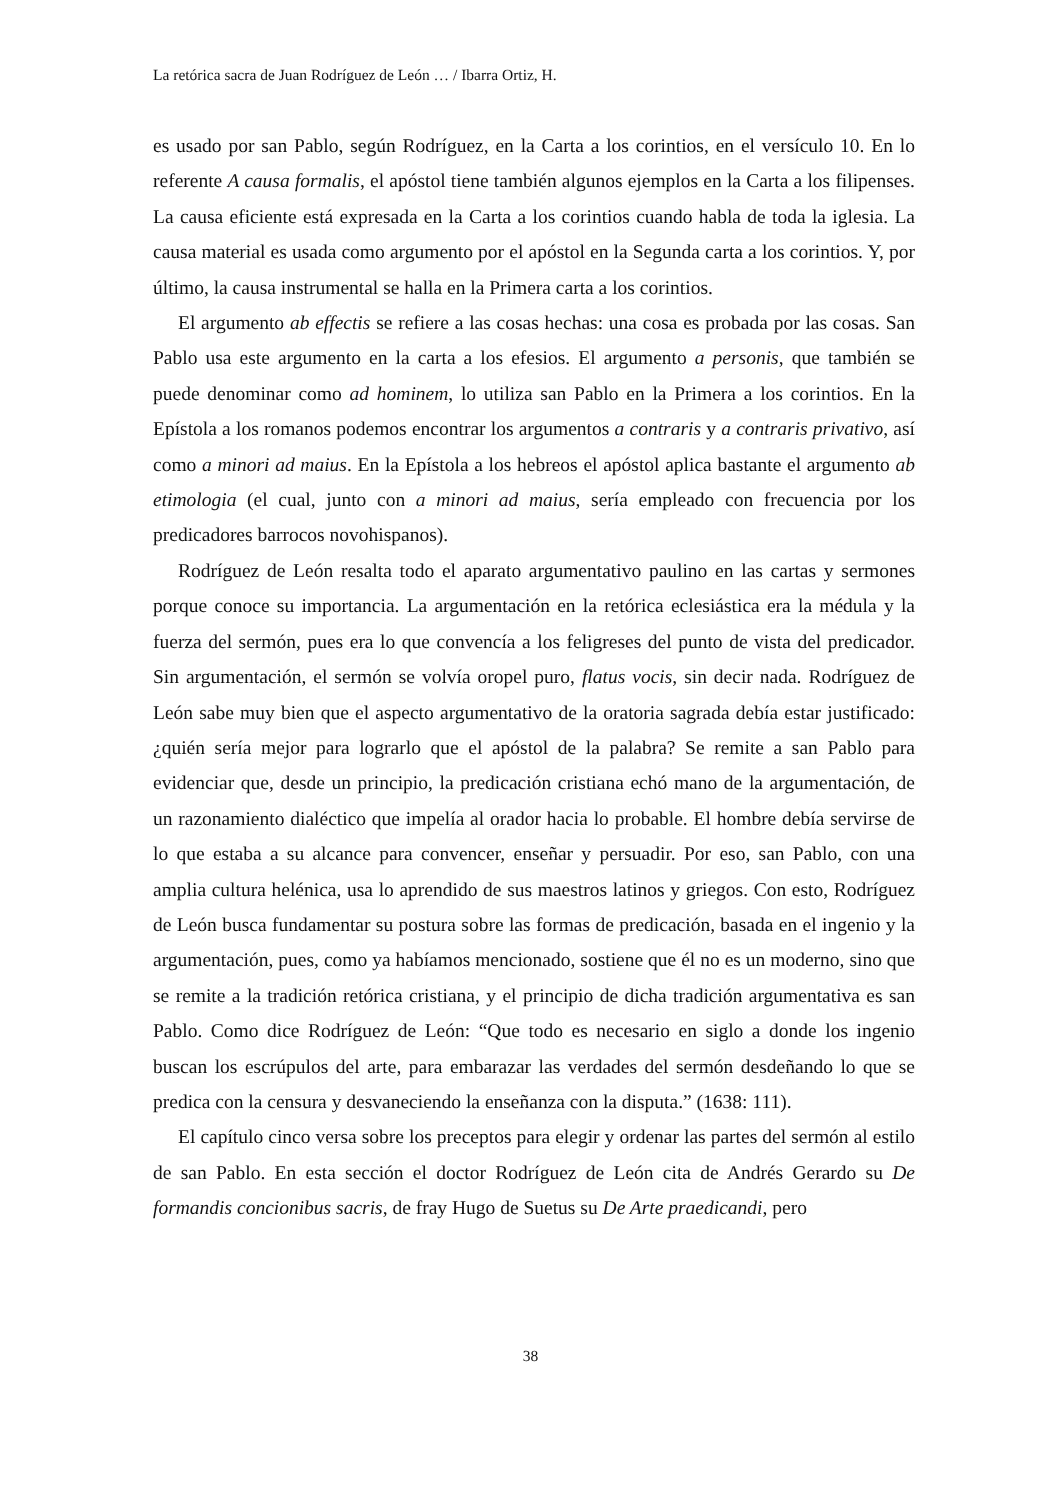La retórica sacra de Juan Rodríguez de León … / Ibarra Ortiz, H.
es usado por san Pablo, según Rodríguez, en la Carta a los corintios, en el versículo 10. En lo referente A causa formalis, el apóstol tiene también algunos ejemplos en la Carta a los filipenses. La causa eficiente está expresada en la Carta a los corintios cuando habla de toda la iglesia. La causa material es usada como argumento por el apóstol en la Segunda carta a los corintios. Y, por último, la causa instrumental se halla en la Primera carta a los corintios.
El argumento ab effectis se refiere a las cosas hechas: una cosa es probada por las cosas. San Pablo usa este argumento en la carta a los efesios. El argumento a personis, que también se puede denominar como ad hominem, lo utiliza san Pablo en la Primera a los corintios. En la Epístola a los romanos podemos encontrar los argumentos a contraris y a contraris privativo, así como a minori ad maius. En la Epístola a los hebreos el apóstol aplica bastante el argumento ab etimologia (el cual, junto con a minori ad maius, sería empleado con frecuencia por los predicadores barrocos novohispanos).
Rodríguez de León resalta todo el aparato argumentativo paulino en las cartas y sermones porque conoce su importancia. La argumentación en la retórica eclesiástica era la médula y la fuerza del sermón, pues era lo que convencía a los feligreses del punto de vista del predicador. Sin argumentación, el sermón se volvía oropel puro, flatus vocis, sin decir nada. Rodríguez de León sabe muy bien que el aspecto argumentativo de la oratoria sagrada debía estar justificado: ¿quién sería mejor para lograrlo que el apóstol de la palabra? Se remite a san Pablo para evidenciar que, desde un principio, la predicación cristiana echó mano de la argumentación, de un razonamiento dialéctico que impelía al orador hacia lo probable. El hombre debía servirse de lo que estaba a su alcance para convencer, enseñar y persuadir. Por eso, san Pablo, con una amplia cultura helénica, usa lo aprendido de sus maestros latinos y griegos. Con esto, Rodríguez de León busca fundamentar su postura sobre las formas de predicación, basada en el ingenio y la argumentación, pues, como ya habíamos mencionado, sostiene que él no es un moderno, sino que se remite a la tradición retórica cristiana, y el principio de dicha tradición argumentativa es san Pablo. Como dice Rodríguez de León: “Que todo es necesario en siglo a donde los ingenio buscan los escrúpulos del arte, para embarazar las verdades del sermón desdeñando lo que se predica con la censura y desvaneciendo la enseñanza con la disputa.” (1638: 111).
El capítulo cinco versa sobre los preceptos para elegir y ordenar las partes del sermón al estilo de san Pablo. En esta sección el doctor Rodríguez de León cita de Andrés Gerardo su De formandis concionibus sacris, de fray Hugo de Suetus su De Arte praedicandi, pero
38